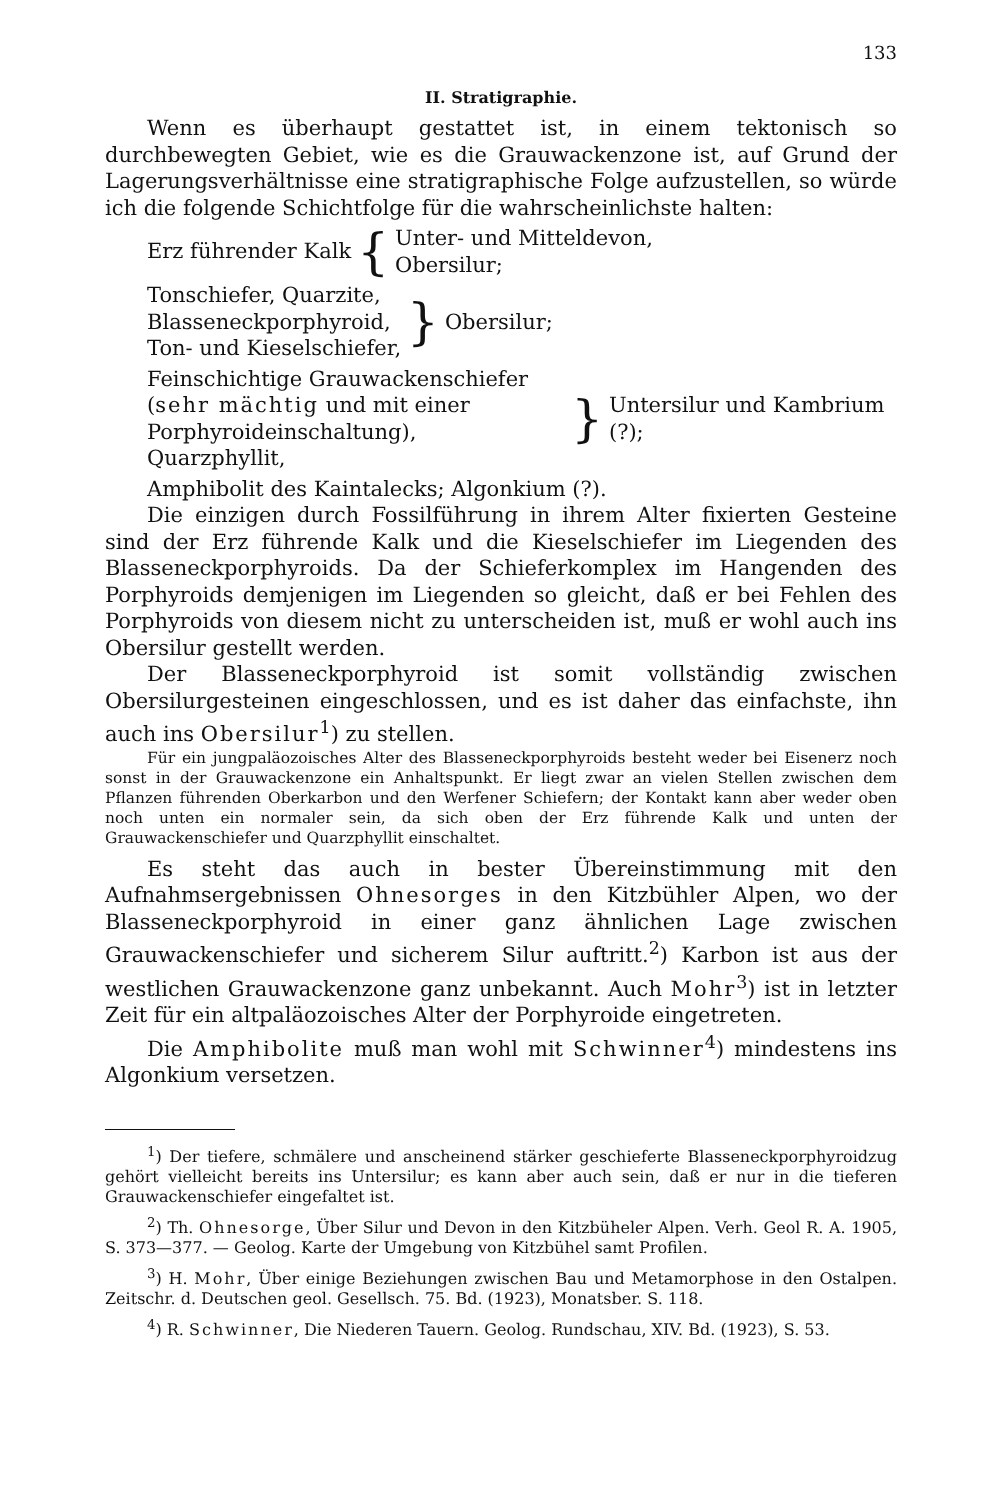133
II. Stratigraphie.
Wenn es überhaupt gestattet ist, in einem tektonisch so durchbewegten Gebiet, wie es die Grauwackenzone ist, auf Grund der Lagerungsverhältnisse eine stratigraphische Folge aufzustellen, so würde ich die folgende Schichtfolge für die wahrscheinlichste halten:
Erz führender Kalk
{
Unter- und Mitteldevon,
Obersilur;
Tonschiefer, Quarzite,
Blasseneckporphyroid,
Ton- und Kieselschiefer,
}
Obersilur;
Feinschichtige Grauwackenschiefer
(sehr mächtig und mit einer Porphyroideinschaltung),
Quarzphyllit,
}
Untersilur und Kambrium (?);
Amphibolit des Kaintalecks; Algonkium (?).
Die einzigen durch Fossilführung in ihrem Alter fixierten Gesteine sind der Erz führende Kalk und die Kieselschiefer im Liegenden des Blasseneckporphyroids. Da der Schieferkomplex im Hangenden des Porphyroids demjenigen im Liegenden so gleicht, daß er bei Fehlen des Porphyroids von diesem nicht zu unterscheiden ist, muß er wohl auch ins Obersilur gestellt werden.
Der Blasseneckporphyroid ist somit vollständig zwischen Obersilurgesteinen eingeschlossen, und es ist daher das einfachste, ihn auch ins Obersilur<sup>1</sup>) zu stellen.
Für ein jungpaläozoisches Alter des Blasseneckporphyroids besteht weder bei Eisenerz noch sonst in der Grauwackenzone ein Anhaltspunkt. Er liegt zwar an vielen Stellen zwischen dem Pflanzen führenden Oberkarbon und den Werfener Schiefern; der Kontakt kann aber weder oben noch unten ein normaler sein, da sich oben der Erz führende Kalk und unten der Grauwackenschiefer und Quarzphyllit einschaltet.
Es steht das auch in bester Übereinstimmung mit den Aufnahmsergebnissen Ohnesorges in den Kitzbühler Alpen, wo der Blasseneckporphyroid in einer ganz ähnlichen Lage zwischen Grauwackenschiefer und sicherem Silur auftritt.<sup>2</sup>) Karbon ist aus der westlichen Grauwackenzone ganz unbekannt. Auch Mohr<sup>3</sup>) ist in letzter Zeit für ein altpaläozoisches Alter der Porphyroide eingetreten.
Die Amphibolite muß man wohl mit Schwinner<sup>4</sup>) mindestens ins Algonkium versetzen.
<sup>1</sup>) Der tiefere, schmälere und anscheinend stärker geschieferte Blasseneckporphyroidzug gehört vielleicht bereits ins Untersilur; es kann aber auch sein, daß er nur in die tieferen Grauwackenschiefer eingefaltet ist.
<sup>2</sup>) Th. Ohnesorge, Über Silur und Devon in den Kitzbüheler Alpen. Verh. Geol R. A. 1905, S. 373—377. — Geolog. Karte der Umgebung von Kitzbühel samt Profilen.
<sup>3</sup>) H. Mohr, Über einige Beziehungen zwischen Bau und Metamorphose in den Ostalpen. Zeitschr. d. Deutschen geol. Gesellsch. 75. Bd. (1923), Monatsber. S. 118.
<sup>4</sup>) R. Schwinner, Die Niederen Tauern. Geolog. Rundschau, XIV. Bd. (1923), S. 53.